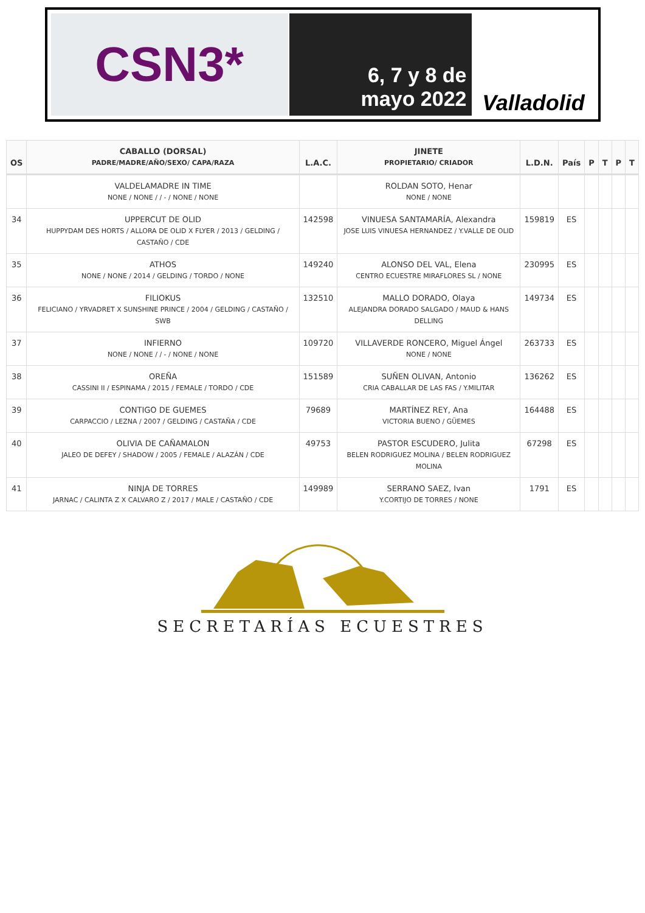CSN3*
6, 7 y 8 de
mayo 2022
Valladolid
| OS | CABALLO (DORSAL) PADRE/MADRE/AÑO/SEXO/ CAPA/RAZA | L.A.C. | JINETE PROPIETARIO/ CRIADOR | L.D.N. | País | P | T | P | T |
| --- | --- | --- | --- | --- | --- | --- | --- | --- | --- |
| | VALDELAMADRE IN TIME NONE / NONE / / - / NONE / NONE | | ROLDAN SOTO, Henar NONE / NONE | | | | | | |
| 34 | UPPERCUT DE OLID HUPPYDAM DES HORTS / ALLORA DE OLID X FLYER / 2013 / GELDING / CASTAÑO / CDE | 142598 | VINUESA SANTAMARÍA, Alexandra JOSE LUIS VINUESA HERNANDEZ / Y.VALLE DE OLID | 159819 | ES | | | | |
| 35 | ATHOS NONE / NONE / 2014 / GELDING / TORDO / NONE | 149240 | ALONSO DEL VAL, Elena CENTRO ECUESTRE MIRAFLORES SL / NONE | 230995 | ES | | | | |
| 36 | FILIOKUS FELICIANO / YRVADRET X SUNSHINE PRINCE / 2004 / GELDING / CASTAÑO / SWB | 132510 | MALLO DORADO, Olaya ALEJANDRA DORADO SALGADO / MAUD & HANS DELLING | 149734 | ES | | | | |
| 37 | INFIERNO NONE / NONE / / - / NONE / NONE | 109720 | VILLAVERDE RONCERO, Miguel Ángel NONE / NONE | 263733 | ES | | | | |
| 38 | OREÑA CASSINI II / ESPINAMA / 2015 / FEMALE / TORDO / CDE | 151589 | SUÑEN OLIVAN, Antonio CRIA CABALLAR DE LAS FAS / Y.MILITAR | 136262 | ES | | | | |
| 39 | CONTIGO DE GUEMES CARPACCIO / LEZNA / 2007 / GELDING / CASTAÑA / CDE | 79689 | MARTÍNEZ REY, Ana VICTORIA BUENO / GÜEMES | 164488 | ES | | | | |
| 40 | OLIVIA DE CAÑAMALON JALEO DE DEFEY / SHADOW / 2005 / FEMALE / ALAZÁN / CDE | 49753 | PASTOR ESCUDERO, Julita BELEN RODRIGUEZ MOLINA / BELEN RODRIGUEZ MOLINA | 67298 | ES | | | | |
| 41 | NINJA DE TORRES JARNAC / CALINTA Z X CALVARO Z / 2017 / MALE / CASTAÑO / CDE | 149989 | SERRANO SAEZ, Ivan Y.CORTIJO DE TORRES / NONE | 1791 | ES | | | | |
SECRETARÍAS ECUESTRES